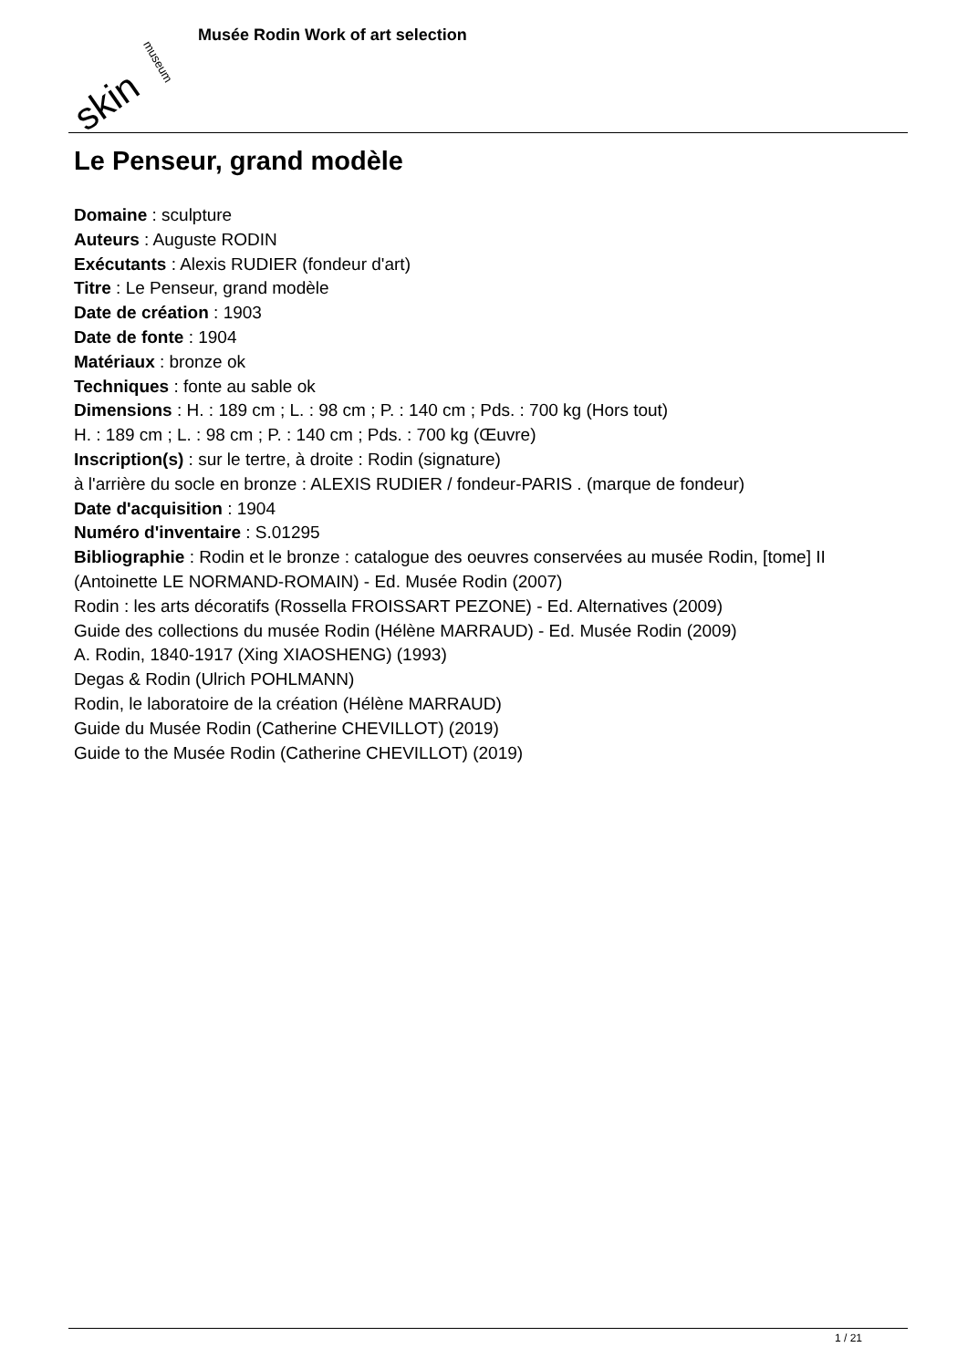skin
museum
Musée Rodin Work of art selection
Le Penseur, grand modèle
Domaine : sculpture
Auteurs : Auguste RODIN
Exécutants : Alexis RUDIER (fondeur d'art)
Titre : Le Penseur, grand modèle
Date de création : 1903
Date de fonte : 1904
Matériaux : bronze ok
Techniques : fonte au sable ok
Dimensions : H. : 189 cm ; L. : 98 cm ; P. : 140 cm ; Pds. : 700 kg (Hors tout)
H. : 189 cm ; L. : 98 cm ; P. : 140 cm ; Pds. : 700 kg (Œuvre)
Inscription(s) : sur le tertre, à droite : Rodin (signature)
à l'arrière du socle en bronze : ALEXIS RUDIER / fondeur-PARIS . (marque de fondeur)
Date d'acquisition : 1904
Numéro d'inventaire : S.01295
Bibliographie : Rodin et le bronze : catalogue des oeuvres conservées au musée Rodin, [tome] II (Antoinette LE NORMAND-ROMAIN) - Ed. Musée Rodin (2007)
Rodin : les arts décoratifs (Rossella FROISSART PEZONE) - Ed. Alternatives (2009)
Guide des collections du musée Rodin (Hélène MARRAUD) - Ed. Musée Rodin (2009)
A. Rodin, 1840-1917 (Xing XIAOSHENG) (1993)
Degas & Rodin (Ulrich POHLMANN)
Rodin, le laboratoire de la création (Hélène MARRAUD)
Guide du Musée Rodin (Catherine CHEVILLOT) (2019)
Guide to the Musée Rodin (Catherine CHEVILLOT) (2019)
1 / 21